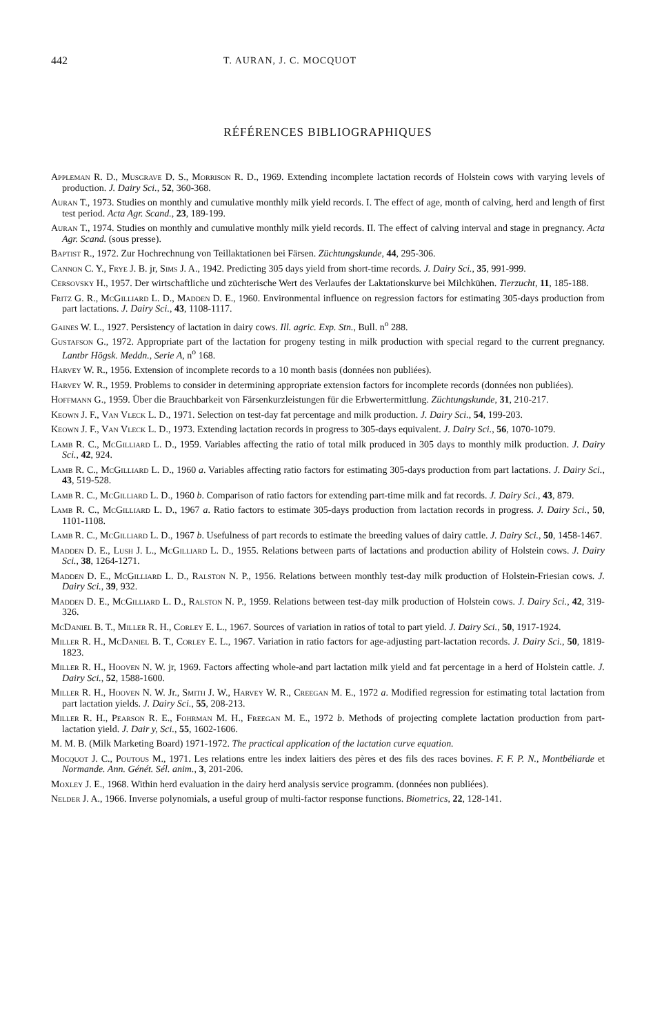442 T. AURAN, J. C. MOCQUOT
RÉFÉRENCES BIBLIOGRAPHIQUES
Appleman R. D., Musgrave D. S., Morrison R. D., 1969. Extending incomplete lactation records of Holstein cows with varying levels of production. J. Dairy Sci., 52, 360-368.
Auran T., 1973. Studies on monthly and cumulative monthly milk yield records. I. The effect of age, month of calving, herd and length of first test period. Acta Agr. Scand., 23, 189-199.
Auran T., 1974. Studies on monthly and cumulative monthly milk yield records. II. The effect of calving interval and stage in pregnancy. Acta Agr. Scand. (sous presse).
Baptist R., 1972. Zur Hochrechnung von Teillaktationen bei Färsen. Züchtungskunde, 44, 295-306.
Cannon C. Y., Frye J. B. jr, Sims J. A., 1942. Predicting 305 days yield from short-time records. J. Dairy Sci., 35, 991-999.
Cersovsky H., 1957. Der wirtschaftliche und züchterische Wert des Verlaufes der Laktationskurve bei Milchkühen. Tierzucht, 11, 185-188.
Fritz G. R., McGilliard L. D., Madden D. E., 1960. Environmental influence on regression factors for estimating 305-days production from part lactations. J. Dairy Sci., 43, 1108-1117.
Gaines W. L., 1927. Persistency of lactation in dairy cows. Ill. agric. Exp. Stn., Bull. n<sup>o</sup> 288.
Gustafson G., 1972. Appropriate part of the lactation for progeny testing in milk production with special regard to the current pregnancy. Lantbr Högsk. Meddn., Serie A, n<sup>o</sup> 168.
Harvey W. R., 1956. Extension of incomplete records to a 10 month basis (données non publiées).
Harvey W. R., 1959. Problems to consider in determining appropriate extension factors for incomplete records (données non publiées).
Hoffmann G., 1959. Über die Brauchbarkeit von Färsenkurzleistungen für die Erbwertermittlung. Züchtungskunde, 31, 210-217.
Keown J. F., Van Vleck L. D., 1971. Selection on test-day fat percentage and milk production. J. Dairy Sci., 54, 199-203.
Keown J. F., Van Vleck L. D., 1973. Extending lactation records in progress to 305-days equivalent. J. Dairy Sci., 56, 1070-1079.
Lamb R. C., McGilliard L. D., 1959. Variables affecting the ratio of total milk produced in 305 days to monthly milk production. J. Dairy Sci., 42, 924.
Lamb R. C., McGilliard L. D., 1960 a. Variables affecting ratio factors for estimating 305-days production from part lactations. J. Dairy Sci., 43, 519-528.
Lamb R. C., McGilliard L. D., 1960 b. Comparison of ratio factors for extending part-time milk and fat records. J. Dairy Sci., 43, 879.
Lamb R. C., McGilliard L. D., 1967 a. Ratio factors to estimate 305-days production from lactation records in progress. J. Dairy Sci., 50, 1101-1108.
Lamb R. C., McGilliard L. D., 1967 b. Usefulness of part records to estimate the breeding values of dairy cattle. J. Dairy Sci., 50, 1458-1467.
Madden D. E., Lush J. L., McGilliard L. D., 1955. Relations between parts of lactations and production ability of Holstein cows. J. Dairy Sci., 38, 1264-1271.
Madden D. E., McGilliard L. D., Ralston N. P., 1956. Relations between monthly test-day milk production of Holstein-Friesian cows. J. Dairy Sci., 39, 932.
Madden D. E., McGilliard L. D., Ralston N. P., 1959. Relations between test-day milk production of Holstein cows. J. Dairy Sci., 42, 319-326.
McDaniel B. T., Miller R. H., Corley E. L., 1967. Sources of variation in ratios of total to part yield. J. Dairy Sci., 50, 1917-1924.
Miller R. H., McDaniel B. T., Corley E. L., 1967. Variation in ratio factors for age-adjusting part-lactation records. J. Dairy Sci., 50, 1819-1823.
Miller R. H., Hooven N. W. jr, 1969. Factors affecting whole-and part lactation milk yield and fat percentage in a herd of Holstein cattle. J. Dairy Sci., 52, 1588-1600.
Miller R. H., Hooven N. W. Jr., Smith J. W., Harvey W. R., Creegan M. E., 1972 a. Modified regression for estimating total lactation from part lactation yields. J. Dairy Sci., 55, 208-213.
Miller R. H., Pearson R. E., Fohrman M. H., Freegan M. E., 1972 b. Methods of projecting complete lactation production from part-lactation yield. J. Dair y, Sci., 55, 1602-1606.
M. M. B. (Milk Marketing Board) 1971-1972. The practical application of the lactation curve equation.
Mocquot J. C., Poutous M., 1971. Les relations entre les index laitiers des pères et des fils des races bovines. F. F. P. N., Montbéliarde et Normande. Ann. Génét. Sél. anim., 3, 201-206.
Moxley J. E., 1968. Within herd evaluation in the dairy herd analysis service programm. (données non publiées).
Nelder J. A., 1966. Inverse polynomials, a useful group of multi-factor response functions. Biometrics, 22, 128-141.